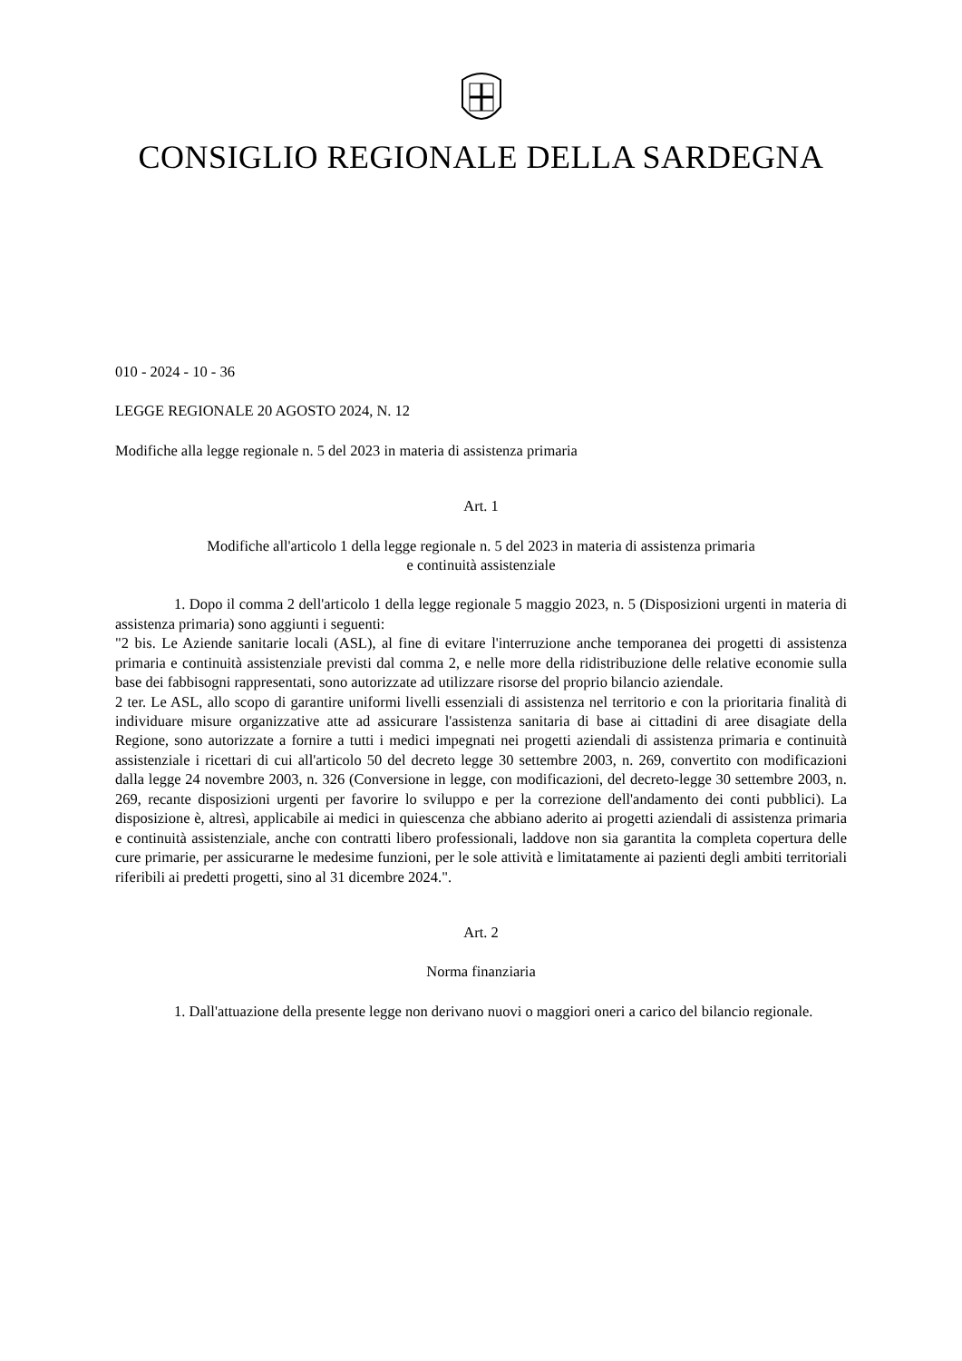CONSIGLIO REGIONALE DELLA SARDEGNA
010 - 2024 - 10 - 36
LEGGE REGIONALE 20 AGOSTO 2024, N. 12
Modifiche alla legge regionale n. 5 del 2023 in materia di assistenza primaria
Art. 1
Modifiche all'articolo 1 della legge regionale n. 5 del 2023 in materia di assistenza primaria
e continuità assistenziale
1. Dopo il comma 2 dell'articolo 1 della legge regionale 5 maggio 2023, n. 5 (Disposizioni urgenti in materia di assistenza primaria) sono aggiunti i seguenti:
"2 bis. Le Aziende sanitarie locali (ASL), al fine di evitare l'interruzione anche temporanea dei progetti di assistenza primaria e continuità assistenziale previsti dal comma 2, e nelle more della ridistribuzione delle relative economie sulla base dei fabbisogni rappresentati, sono autorizzate ad utilizzare risorse del proprio bilancio aziendale.
2 ter. Le ASL, allo scopo di garantire uniformi livelli essenziali di assistenza nel territorio e con la prioritaria finalità di individuare misure organizzative atte ad assicurare l'assistenza sanitaria di base ai cittadini di aree disagiate della Regione, sono autorizzate a fornire a tutti i medici impegnati nei progetti aziendali di assistenza primaria e continuità assistenziale i ricettari di cui all'articolo 50 del decreto legge 30 settembre 2003, n. 269, convertito con modificazioni dalla legge 24 novembre 2003, n. 326 (Conversione in legge, con modificazioni, del decreto-legge 30 settembre 2003, n. 269, recante disposizioni urgenti per favorire lo sviluppo e per la correzione dell'andamento dei conti pubblici). La disposizione è, altresì, applicabile ai medici in quiescenza che abbiano aderito ai progetti aziendali di assistenza primaria e continuità assistenziale, anche con contratti libero professionali, laddove non sia garantita la completa copertura delle cure primarie, per assicurarne le medesime funzioni, per le sole attività e limitatamente ai pazienti degli ambiti territoriali riferibili ai predetti progetti, sino al 31 dicembre 2024.".
Art. 2
Norma finanziaria
1. Dall'attuazione della presente legge non derivano nuovi o maggiori oneri a carico del bilancio regionale.